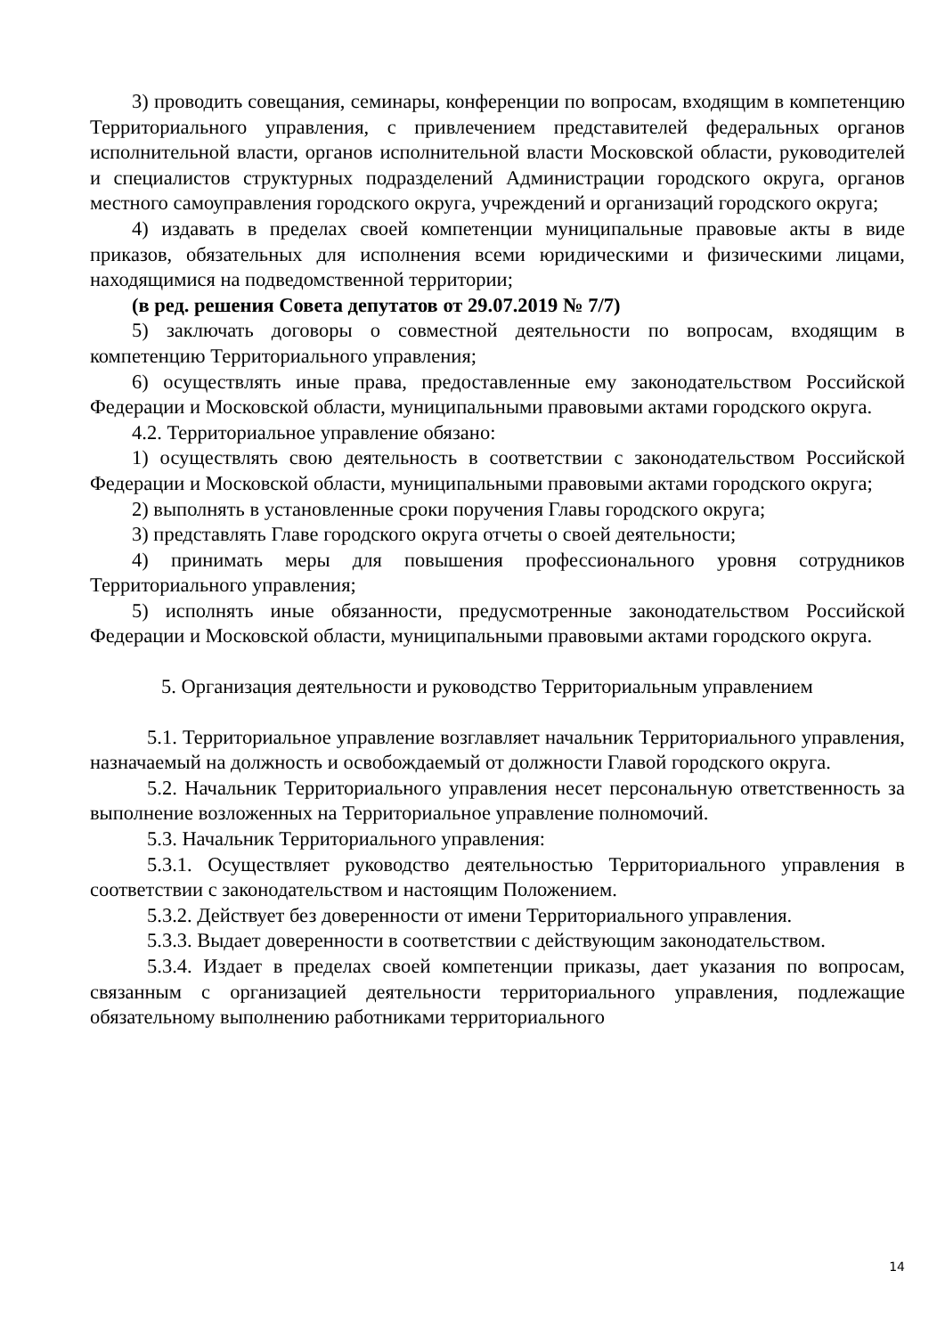3) проводить совещания, семинары, конференции по вопросам, входящим в компетенцию Территориального управления, с привлечением представителей федеральных органов исполнительной власти, органов исполнительной власти Московской области, руководителей и специалистов структурных подразделений Администрации городского округа, органов местного самоуправления городского округа, учреждений и организаций городского округа;
4) издавать в пределах своей компетенции муниципальные правовые акты в виде приказов, обязательных для исполнения всеми юридическими и физическими лицами, находящимися на подведомственной территории;
(в ред. решения Совета депутатов от 29.07.2019 № 7/7)
5) заключать договоры о совместной деятельности по вопросам, входящим в компетенцию Территориального управления;
6) осуществлять иные права, предоставленные ему законодательством Российской Федерации и Московской области, муниципальными правовыми актами городского округа.
4.2. Территориальное управление обязано:
1) осуществлять свою деятельность в соответствии с законодательством Российской Федерации и Московской области, муниципальными правовыми актами городского округа;
2) выполнять в установленные сроки поручения Главы городского округа;
3) представлять Главе городского округа отчеты о своей деятельности;
4) принимать меры для повышения профессионального уровня сотрудников Территориального управления;
5) исполнять иные обязанности, предусмотренные законодательством Российской Федерации и Московской области, муниципальными правовыми актами городского округа.
5. Организация деятельности и руководство Территориальным управлением
5.1. Территориальное управление возглавляет начальник Территориального управления, назначаемый на должность и освобождаемый от должности Главой городского округа.
5.2. Начальник Территориального управления несет персональную ответственность за выполнение возложенных на Территориальное управление полномочий.
5.3. Начальник Территориального управления:
5.3.1. Осуществляет руководство деятельностью Территориального управления в соответствии с законодательством и настоящим Положением.
5.3.2. Действует без доверенности от имени Территориального управления.
5.3.3. Выдает доверенности в соответствии с действующим законодательством.
5.3.4. Издает в пределах своей компетенции приказы, дает указания по вопросам, связанным с организацией деятельности территориального управления, подлежащие обязательному выполнению работниками территориального
14